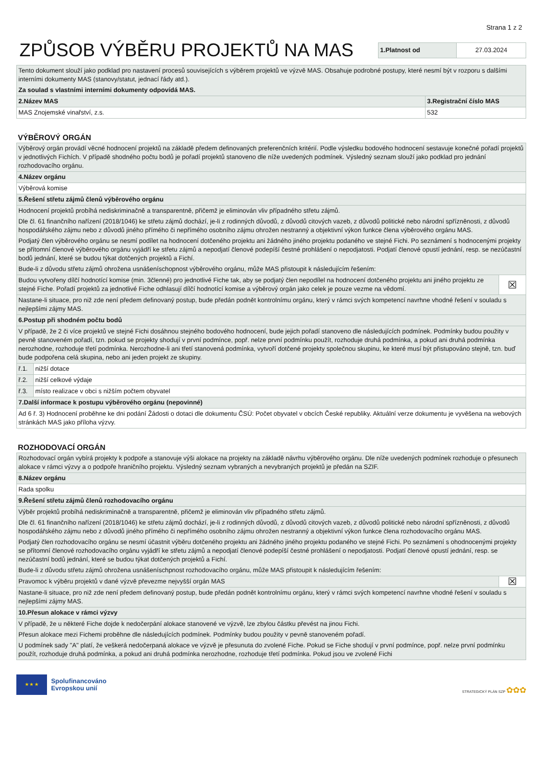Strana 1 z 2
ZPŮSOB VÝBĚRU PROJEKTŮ NA MAS
| 1.Platnost od | 27.03.2024 |
| Tento dokument slouží jako podklad pro nastavení procesů souvisejících s výběrem projektů ve výzvě MAS. Obsahuje podrobné postupy, které nesmí být v rozporu s dalšími interními dokumenty MAS (stanovy/statut, jednací řády atd.). Za soulad s vlastními interními dokumenty odpovídá MAS. | |
| 2.Název MAS | 3.Registrační číslo MAS |
| MAS Znojemské vinařství, z.s. | 532 |
VÝBĚROVÝ ORGÁN
| Výběrový orgán provádí věcné hodnocení projektů na základě předem definovaných preferenčních kritérií. Podle výsledku bodového hodnocení sestavuje konečné pořadí projektů v jednotlivých Fichích. V případě shodného počtu bodů je pořadí projektů stanoveno dle níže uvedených podmínek. Výsledný seznam slouží jako podklad pro jednání rozhodovacího orgánu. | | |
| 4.Název orgánu | | |
| Výběrová komise | | |
| 5.Řešení střetu zájmů členů výběrového orgánu | | |
| Hodnocení projektů probíhá nediskriminačně a transparentně, přičemž je eliminován vliv případného střetu zájmů. Dle čl. 61 finančního nařízení (2018/1046) ke střetu zájmů dochází, je-li z rodinných důvodů, z důvodů citových vazeb, z důvodů politické nebo národní spřízněnosti, z důvodů hospodářského zájmu nebo z důvodů jiného přímého či nepřímého osobního zájmu ohrožen nestranný a objektivní výkon funkce člena výběrového orgánu MAS. Podjatý člen výběrového orgánu se nesmí podílet na hodnocení dotčeného projektu ani žádného jiného projektu podaného ve stejné Fichi. Po seznámení s hodnocenými projekty se přítomní členové výběrového orgánu vyjádří ke střetu zájmů a nepodjatí členové podepíší čestné prohlášení o nepodjatosti. Podjatí členové opustí jednání, resp. se nezúčastní bodů jednání, které se budou týkat dotčených projektů a Fichí. Bude-li z důvodu střetu zájmů ohrožena usnášeníschopnost výběrového orgánu, může MAS přistoupit k následujícím řešením: | | |
| Budou vytvořeny dílčí hodnotící komise (min. 3členné) pro jednotlivé Fiche tak, aby se podjatý člen nepodílel na hodnocení dotčeného projektu ani jiného projektu ze stejné Fiche. Pořadí projektů za jednotlivé Fiche odhlasují dílčí hodnotící komise a výběrový orgán jako celek je pouze vezme na vědomí. | | ☒ |
| Nastane-li situace, pro niž zde není předem definovaný postup, bude předán podnět kontrolnímu orgánu, který v rámci svých kompetencí navrhne vhodné řešení v souladu s nejlepšími zájmy MAS. | | |
| 6.Postup při shodném počtu bodů | | |
| V případě, že 2 či více projektů ve stejné Fichi dosáhnou stejného bodového hodnocení, bude jejich pořadí stanoveno dle následujících podmínek. Podmínky budou použity v pevně stanoveném pořadí, tzn. pokud se projekty shodují v první podmínce, popř. nelze první podmínku použít, rozhoduje druhá podmínka, a pokud ani druhá podmínka nerozhodne, rozhoduje třetí podmínka. Nerozhodne-li ani třetí stanovená podmínka, vytvoří dotčené projekty společnou skupinu, ke které musí být přistupováno stejně, tzn. buď bude podpořena celá skupina, nebo ani jeden projekt ze skupiny. | | |
| ř.1. | nižší dotace | |
| ř.2. | nižší celkové výdaje | |
| ř.3. | místo realizace v obci s nižším počtem obyvatel | |
| 7.Další informace k postupu výběrového orgánu (nepovinné) | | |
| Ad 6 ř. 3) Hodnocení proběhne ke dni podání Žádosti o dotaci dle dokumentu ČSÚ: Počet obyvatel v obcích České republiky. Aktuální verze dokumentu je vyvěšena na webových stránkách MAS jako příloha výzvy. | | |
ROZHODOVACÍ ORGÁN
| Rozhodovací orgán vybírá projekty k podpoře a stanovuje výši alokace na projekty na základě návrhu výběrového orgánu. Dle níže uvedených podmínek rozhoduje o přesunech alokace v rámci výzvy a o podpoře hraničního projektu. Výsledný seznam vybraných a nevybraných projektů je předán na SZIF. | |
| 8.Název orgánu | |
| Rada spolku | |
| 9.Řešení střetu zájmů členů rozhodovacího orgánu | |
| Výběr projektů probíhá nediskriminačně a transparentně, přičemž je eliminován vliv případného střetu zájmů. Dle čl. 61 finančního nařízení (2018/1046) ke střetu zájmů dochází, je-li z rodinných důvodů, z důvodů citových vazeb, z důvodů politické nebo národní spřízněnosti, z důvodů hospodářského zájmu nebo z důvodů jiného přímého či nepřímého osobního zájmu ohrožen nestranný a objektivní výkon funkce člena rozhodovacího orgánu MAS. Podjatý člen rozhodovacího orgánu se nesmí účastnit výběru dotčeného projektu ani žádného jiného projektu podaného ve stejné Fichi. Po seznámení s ohodnocenými projekty se přítomní členové rozhodovacího orgánu vyjádří ke střetu zájmů a nepodjatí členové podepíší čestné prohlášení o nepodjatosti. Podjatí členové opustí jednání, resp. se nezúčastní bodů jednání, které se budou týkat dotčených projektů a Fichí. Bude-li z důvodu střetu zájmů ohrožena usnášeníschpnost rozhodovacího orgánu, může MAS přistoupit k následujícím řešením: | |
| Pravomoc k výběru projektů v dané výzvě převezme nejvyšší orgán MAS | ☒ |
| Nastane-li situace, pro niž zde není předem definovaný postup, bude předán podnět kontrolnímu orgánu, který v rámci svých kompetencí navrhne vhodné řešení v souladu s nejlepšími zájmy MAS. | |
| 10.Přesun alokace v rámci výzvy | |
| V případě, že u některé Fiche dojde k nedočerpání alokace stanovené ve výzvě, lze zbylou částku převést na jinou Fichi. Přesun alokace mezi Fichemi proběhne dle následujících podmínek. Podmínky budou použity v pevně stanoveném pořadí. U podmínek sady "A" platí, že veškerá nedočerpaná alokace ve výzvě je přesunuta do zvolené Fiche. Pokud se Fiche shodují v první podmínce, popř. nelze první podmínku použít, rozhoduje druhá podmínka, a pokud ani druhá podmínka nerozhodne, rozhoduje třetí podmínka. Pokud jsou ve zvolené Fichi | |
★ ★ ★
Spolufinancováno
Evropskou unií
STRATEGICKÝ PLÁN SZP ✿✿✿